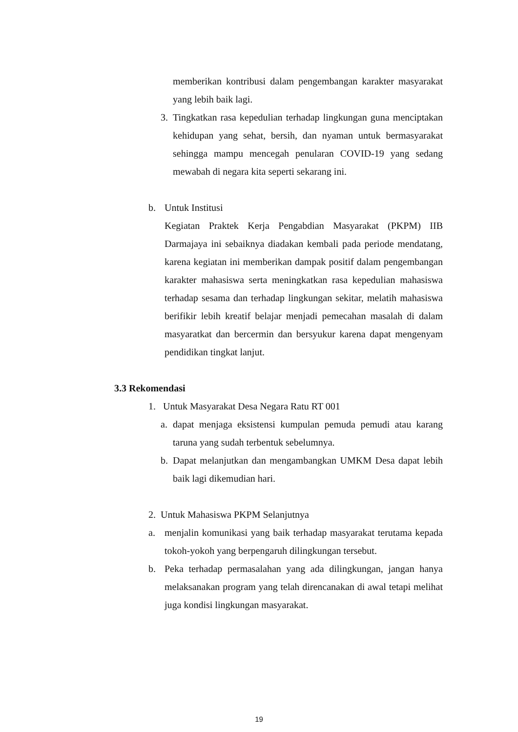memberikan kontribusi dalam pengembangan karakter masyarakat yang lebih baik lagi.
3. Tingkatkan rasa kepedulian terhadap lingkungan guna menciptakan kehidupan yang sehat, bersih, dan nyaman untuk bermasyarakat sehingga mampu mencegah penularan COVID-19 yang sedang mewabah di negara kita seperti sekarang ini.
b. Untuk Institusi
Kegiatan Praktek Kerja Pengabdian Masyarakat (PKPM) IIB Darmajaya ini sebaiknya diadakan kembali pada periode mendatang, karena kegiatan ini memberikan dampak positif dalam pengembangan karakter mahasiswa serta meningkatkan rasa kepedulian mahasiswa terhadap sesama dan terhadap lingkungan sekitar, melatih mahasiswa berifikir lebih kreatif belajar menjadi pemecahan masalah di dalam masyaratkat dan bercermin dan bersyukur karena dapat mengenyam pendidikan tingkat lanjut.
3.3 Rekomendasi
1. Untuk Masyarakat Desa Negara Ratu RT 001
a. dapat menjaga eksistensi kumpulan pemuda pemudi atau karang taruna yang sudah terbentuk sebelumnya.
b. Dapat melanjutkan dan mengambangkan UMKM Desa dapat lebih baik lagi dikemudian hari.
2. Untuk Mahasiswa PKPM Selanjutnya
a. menjalin komunikasi yang baik terhadap masyarakat terutama kepada tokoh-yokoh yang berpengaruh dilingkungan tersebut.
b. Peka terhadap permasalahan yang ada dilingkungan, jangan hanya melaksanakan program yang telah direncanakan di awal tetapi melihat juga kondisi lingkungan masyarakat.
19